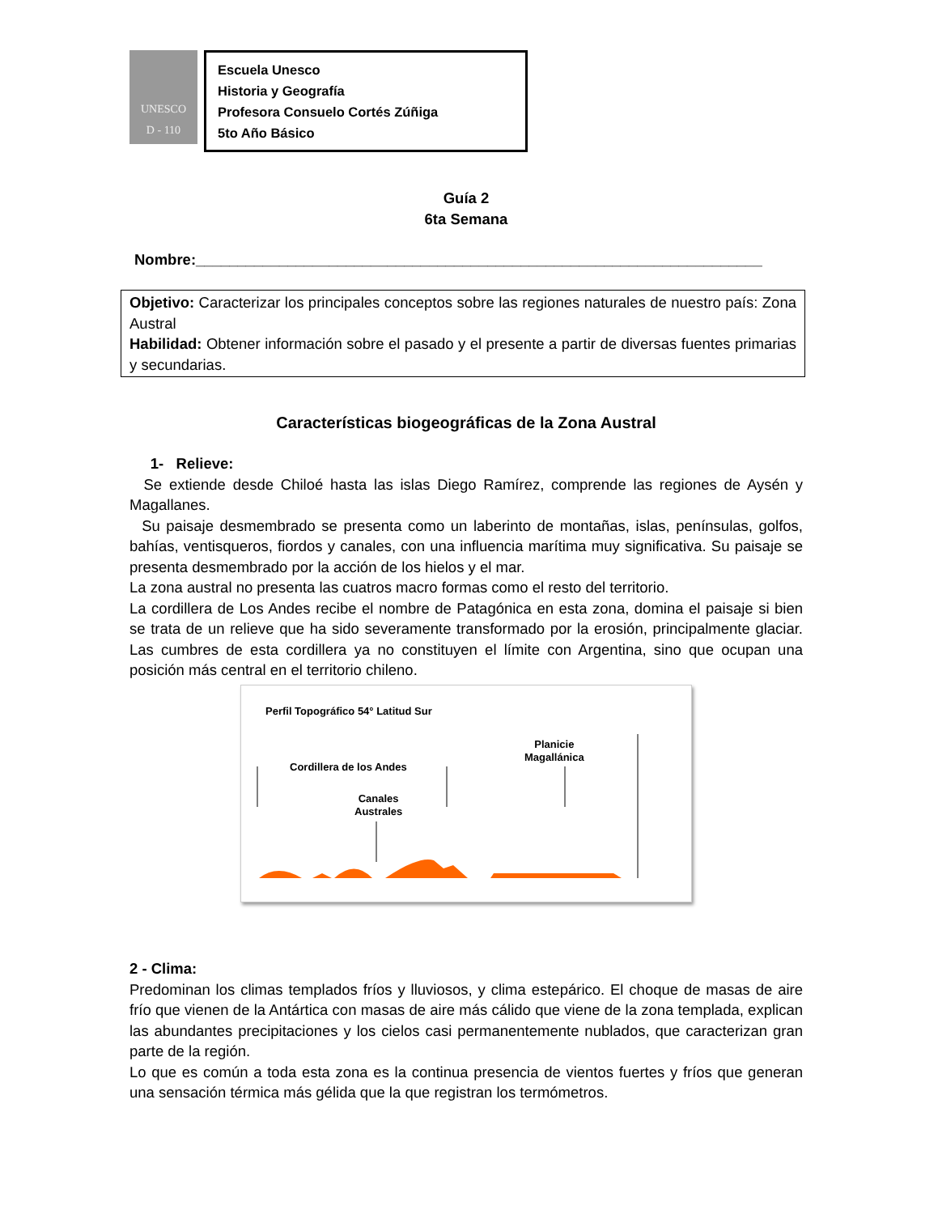UNESCO
D - 110
Escuela Unesco
Historia y Geografía
Profesora Consuelo Cortés Zúñiga
5to Año Básico
Guía 2
6ta Semana
Nombre:____________________________________________________________________
Objetivo: Caracterizar los principales conceptos sobre las regiones naturales de nuestro país: Zona Austral
Habilidad: Obtener información sobre el pasado y el presente a partir de diversas fuentes primarias y secundarias.
Características biogeográficas de la Zona Austral
1- Relieve:
Se extiende desde Chiloé hasta las islas Diego Ramírez, comprende las regiones de Aysén y Magallanes.
Su paisaje desmembrado se presenta como un laberinto de montañas, islas, penínsulas, golfos, bahías, ventisqueros, fiordos y canales, con una influencia marítima muy significativa. Su paisaje se presenta desmembrado por la acción de los hielos y el mar.
La zona austral no presenta las cuatros macro formas como el resto del territorio.
La cordillera de Los Andes recibe el nombre de Patagónica en esta zona, domina el paisaje si bien se trata de un relieve que ha sido severamente transformado por la erosión, principalmente glaciar. Las cumbres de esta cordillera ya no constituyen el límite con Argentina, sino que ocupan una posición más central en el territorio chileno.
Perfil Topográfico 54° Latitud Sur
Cordillera de los Andes
Canales
Australes
Planicie
Magallánica
2 - Clima:
Predominan los climas templados fríos y lluviosos, y clima estepárico. El choque de masas de aire frío que vienen de la Antártica con masas de aire más cálido que viene de la zona templada, explican las abundantes precipitaciones y los cielos casi permanentemente nublados, que caracterizan gran parte de la región.
Lo que es común a toda esta zona es la continua presencia de vientos fuertes y fríos que generan una sensación térmica más gélida que la que registran los termómetros.